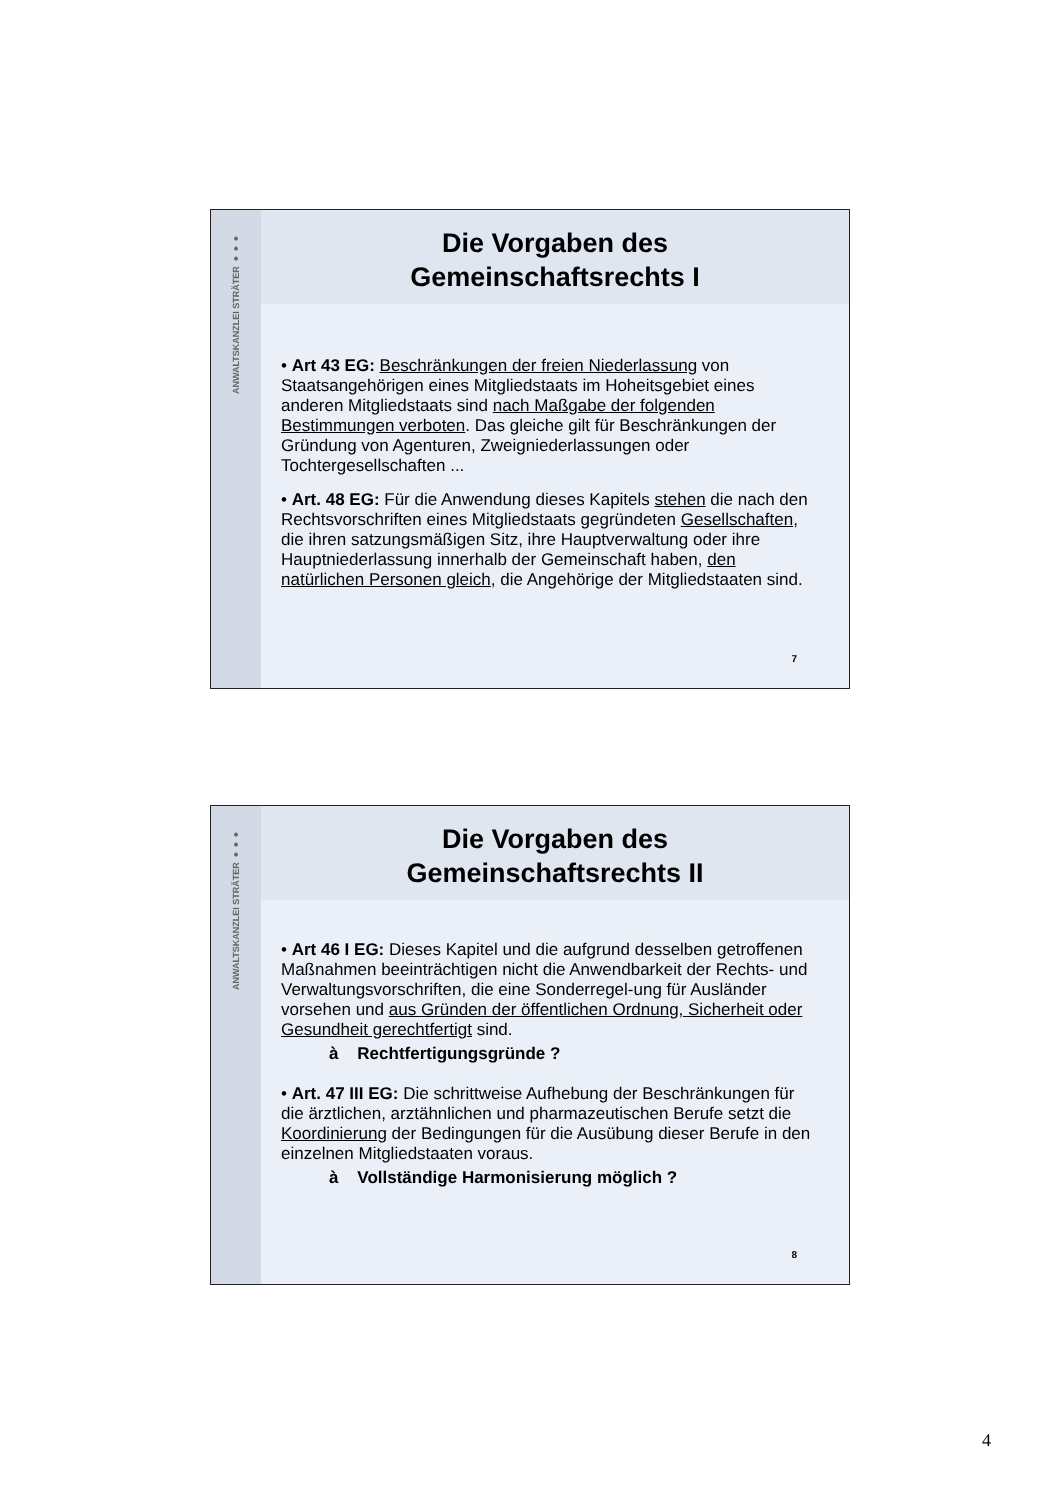ANWALTSKANZLEI STRÄTER ●●●
Die Vorgaben des
Gemeinschaftsrechts I
• Art 43 EG: Beschränkungen der freien Niederlassung von Staatsangehörigen eines Mitgliedstaats im Hoheitsgebiet eines anderen Mitgliedstaats sind nach Maßgabe der folgenden Bestimmungen verboten. Das gleiche gilt für Beschränkungen der Gründung von Agenturen, Zweigniederlassungen oder Tochtergesellschaften ...
• Art. 48 EG: Für die Anwendung dieses Kapitels stehen die nach den Rechtsvorschriften eines Mitgliedstaats gegründeten Gesellschaften, die ihren satzungsmäßigen Sitz, ihre Hauptverwaltung oder ihre Hauptniederlassung innerhalb der Gemeinschaft haben, den natürlichen Personen gleich, die Angehörige der Mitgliedstaaten sind.
7
ANWALTSKANZLEI STRÄTER ●●●
Die Vorgaben des
Gemeinschaftsrechts II
• Art 46 I EG: Dieses Kapitel und die aufgrund desselben getroffenen Maßnahmen beeinträchtigen nicht die Anwendbarkeit der Rechts- und Verwaltungsvorschriften, die eine Sonderregel-ung für Ausländer vorsehen und aus Gründen der öffentlichen Ordnung, Sicherheit oder Gesundheit gerechtfertigt sind.
à Rechtfertigungsgründe ?
• Art. 47 III EG: Die schrittweise Aufhebung der Beschränkungen für die ärztlichen, arztähnlichen und pharmazeutischen Berufe setzt die Koordinierung der Bedingungen für die Ausübung dieser Berufe in den einzelnen Mitgliedstaaten voraus.
à Vollständige Harmonisierung möglich ?
8
4